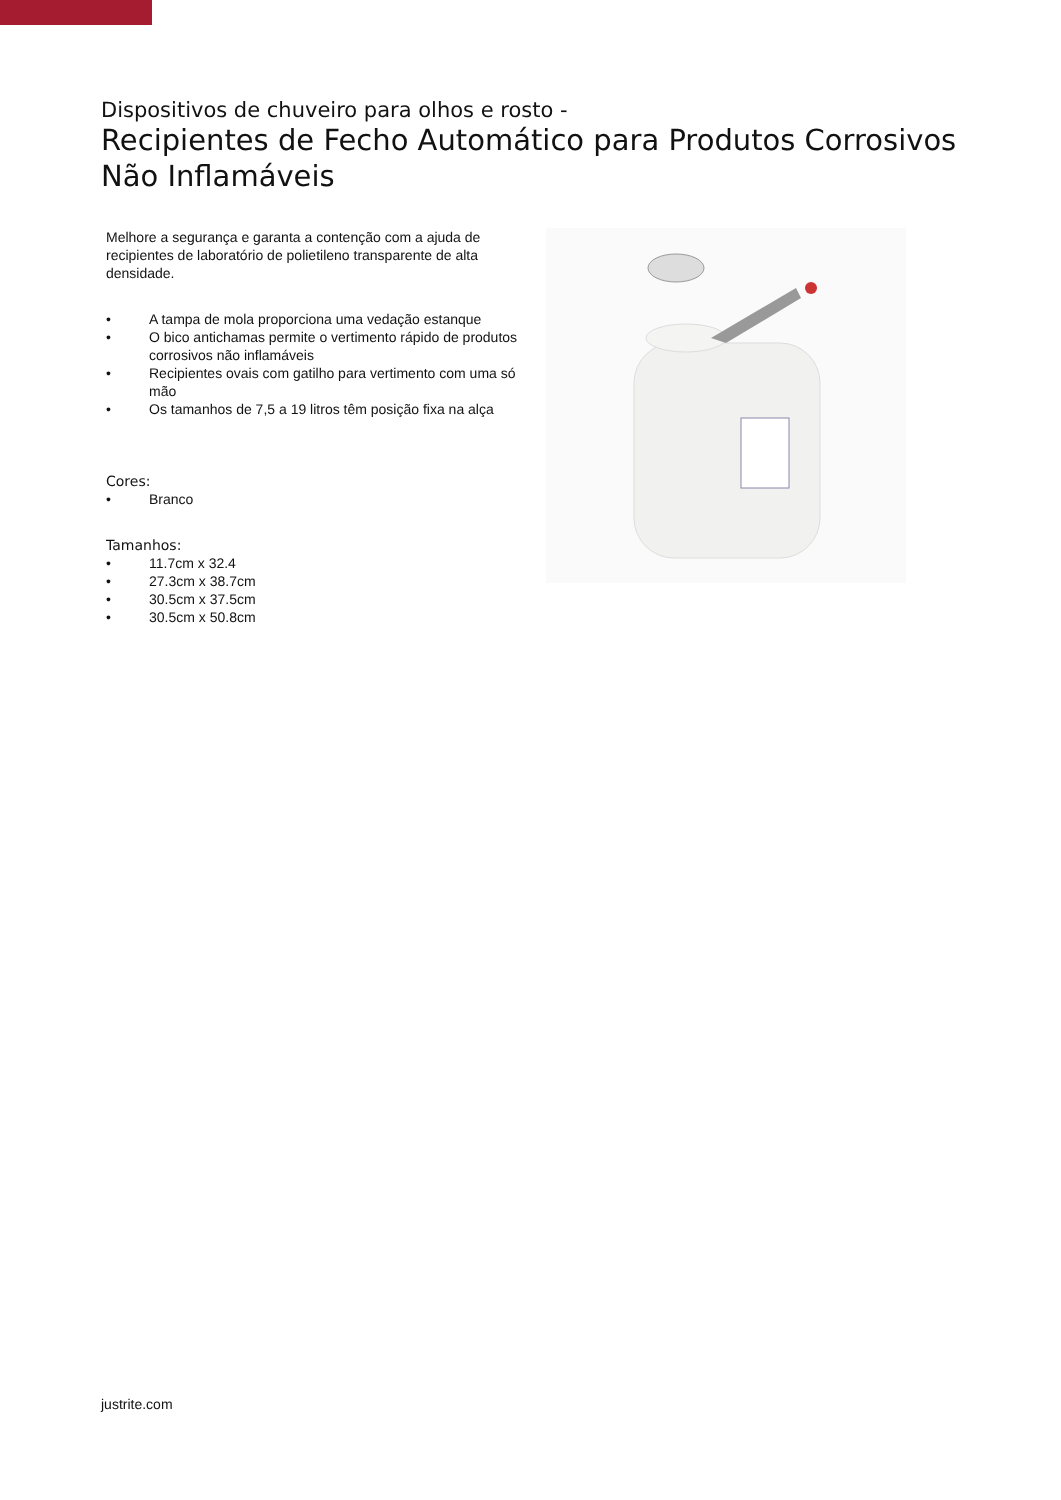Dispositivos de chuveiro para olhos e rosto -
Recipientes de Fecho Automático para Produtos Corrosivos Não Inflamáveis
Melhore a segurança e garanta a contenção com a ajuda de recipientes de laboratório de polietileno transparente de alta densidade.
• A tampa de mola proporciona uma vedação estanque
• O bico antichamas permite o vertimento rápido de produtos corrosivos não inflamáveis
• Recipientes ovais com gatilho para vertimento com uma só mão
• Os tamanhos de 7,5 a 19 litros têm posição fixa na alça
Cores:
• Branco
Tamanhos:
• 11.7cm x 32.4
• 27.3cm x 38.7cm
• 30.5cm x 37.5cm
• 30.5cm x 50.8cm
justrite.com